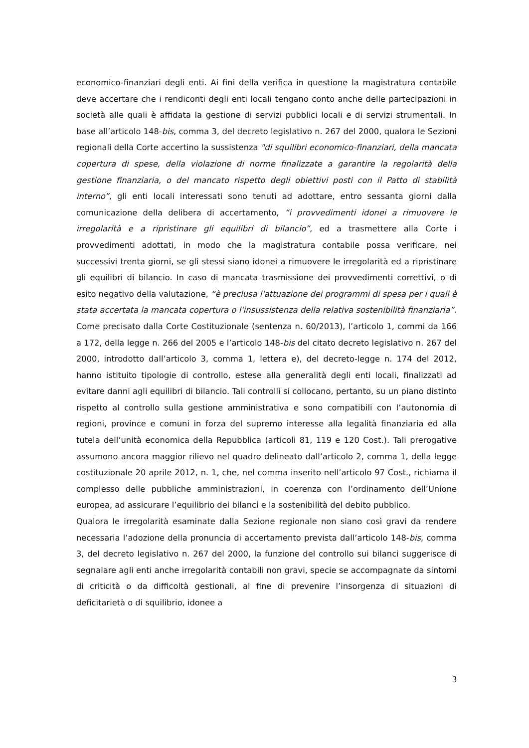economico-finanziari degli enti. Ai fini della verifica in questione la magistratura contabile deve accertare che i rendiconti degli enti locali tengano conto anche delle partecipazioni in società alle quali è affidata la gestione di servizi pubblici locali e di servizi strumentali. In base all’articolo 148-bis, comma 3, del decreto legislativo n. 267 del 2000, qualora le Sezioni regionali della Corte accertino la sussistenza "di squilibri economico-finanziari, della mancata copertura di spese, della violazione di norme finalizzate a garantire la regolarità della gestione finanziaria, o del mancato rispetto degli obiettivi posti con il Patto di stabilità interno”, gli enti locali interessati sono tenuti ad adottare, entro sessanta giorni dalla comunicazione della delibera di accertamento, “i provvedimenti idonei a rimuovere le irregolarità e a ripristinare gli equilibri di bilancio”, ed a trasmettere alla Corte i provvedimenti adottati, in modo che la magistratura contabile possa verificare, nei successivi trenta giorni, se gli stessi siano idonei a rimuovere le irregolarità ed a ripristinare gli equilibri di bilancio. In caso di mancata trasmissione dei provvedimenti correttivi, o di esito negativo della valutazione, “è preclusa l'attuazione dei programmi di spesa per i quali è stata accertata la mancata copertura o l'insussistenza della relativa sostenibilità finanziaria”. Come precisato dalla Corte Costituzionale (sentenza n. 60/2013), l’articolo 1, commi da 166 a 172, della legge n. 266 del 2005 e l’articolo 148-bis del citato decreto legislativo n. 267 del 2000, introdotto dall’articolo 3, comma 1, lettera e), del decreto-legge n. 174 del 2012, hanno istituito tipologie di controllo, estese alla generalità degli enti locali, finalizzati ad evitare danni agli equilibri di bilancio. Tali controlli si collocano, pertanto, su un piano distinto rispetto al controllo sulla gestione amministrativa e sono compatibili con l’autonomia di regioni, province e comuni in forza del supremo interesse alla legalità finanziaria ed alla tutela dell’unità economica della Repubblica (articoli 81, 119 e 120 Cost.). Tali prerogative assumono ancora maggior rilievo nel quadro delineato dall’articolo 2, comma 1, della legge costituzionale 20 aprile 2012, n. 1, che, nel comma inserito nell’articolo 97 Cost., richiama il complesso delle pubbliche amministrazioni, in coerenza con l’ordinamento dell’Unione europea, ad assicurare l’equilibrio dei bilanci e la sostenibilità del debito pubblico.
Qualora le irregolarità esaminate dalla Sezione regionale non siano così gravi da rendere necessaria l’adozione della pronuncia di accertamento prevista dall’articolo 148-bis, comma 3, del decreto legislativo n. 267 del 2000, la funzione del controllo sui bilanci suggerisce di segnalare agli enti anche irregolarità contabili non gravi, specie se accompagnate da sintomi di criticità o da difficoltà gestionali, al fine di prevenire l’insorgenza di situazioni di deficitarietà o di squilibrio, idonee a
3